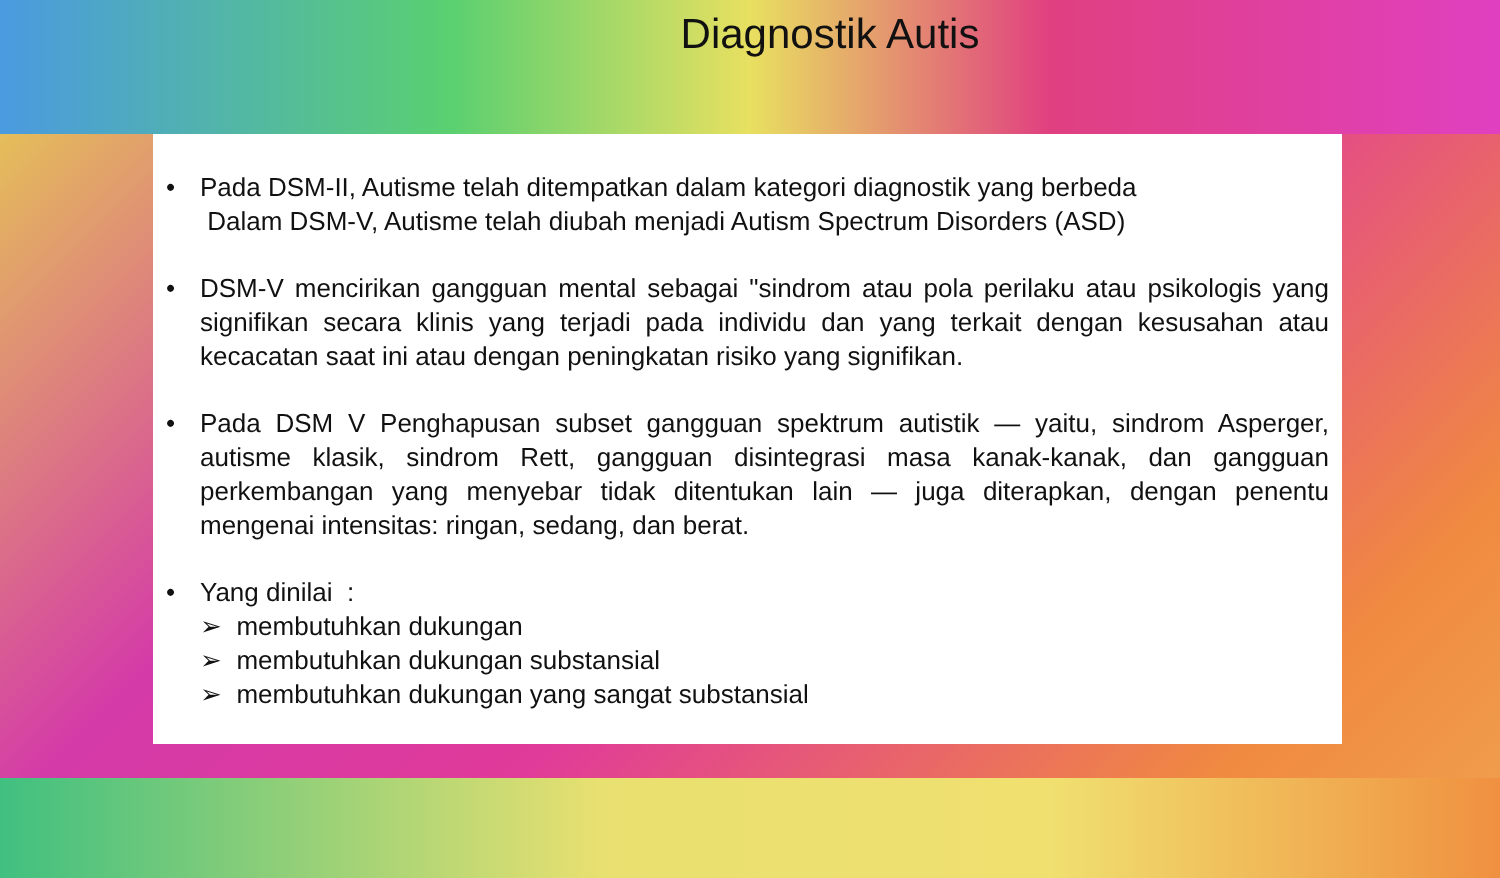Diagnostik Autis
• Pada DSM-II, Autisme telah ditempatkan dalam kategori diagnostik yang berbeda
Dalam DSM-V, Autisme telah diubah menjadi Autism Spectrum Disorders (ASD)
• DSM-V mencirikan gangguan mental sebagai "sindrom atau pola perilaku atau psikologis yang signifikan secara klinis yang terjadi pada individu dan yang terkait dengan kesusahan atau kecacatan saat ini atau dengan peningkatan risiko yang signifikan.
• Pada DSM V Penghapusan subset gangguan spektrum autistik — yaitu, sindrom Asperger, autisme klasik, sindrom Rett, gangguan disintegrasi masa kanak-kanak, dan gangguan perkembangan yang menyebar tidak ditentukan lain — juga diterapkan, dengan penentu mengenai intensitas: ringan, sedang, dan berat.
• Yang dinilai :
➢ membutuhkan dukungan
➢ membutuhkan dukungan substansial
➢ membutuhkan dukungan yang sangat substansial